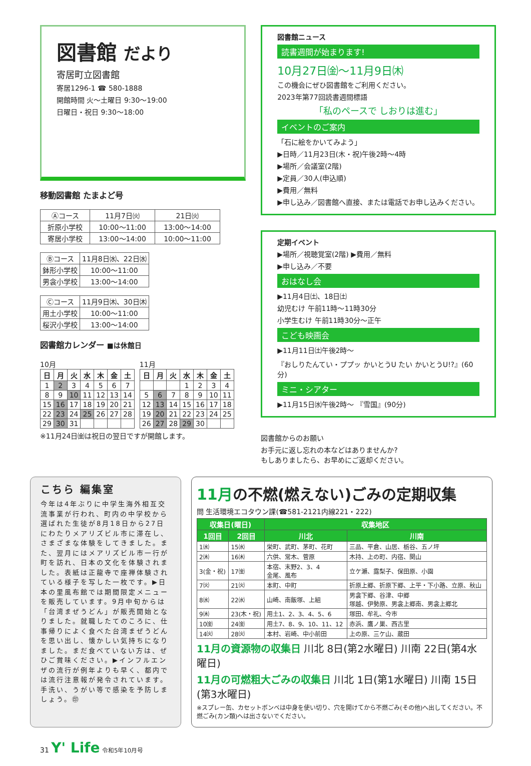図書館 だより
寄居町立図書館
寄居1296-1 ☎ 580-1888
開館時間 火～土曜日 9:30～19:00
日曜日・祝日 9:30～18:00
移動図書館 たまよど号
| Ⓐコース | 11月7日㈫ | 21日㈫ |
| 折原小学校 | 10:00～11:00 | 13:00～14:00 |
| 寄居小学校 | 13:00～14:00 | 10:00～11:00 |
| Ⓑコース | 11月8日㈬、22日㈬ |
| 鉢形小学校 | 10:00～11:00 |
| 男衾小学校 | 13:00～14:00 |
| Ⓒコース | 11月9日㈭、30日㈭ |
| 用土小学校 | 10:00～11:00 |
| 桜沢小学校 | 13:00～14:00 |
図書館カレンダー ■は休館日
10月
| 日 | 月 | 火 | 水 | 木 | 金 | 土 |
| --- | --- | --- | --- | --- | --- | --- |
| 1 | 2 | 3 | 4 | 5 | 6 | 7 |
| 8 | 9 | 10 | 11 | 12 | 13 | 14 |
| 15 | 16 | 17 | 18 | 19 | 20 | 21 |
| 22 | 23 | 24 | 25 | 26 | 27 | 28 |
| 29 | 30 | 31 | | | | |
11月
| 日 | 月 | 火 | 水 | 木 | 金 | 土 |
| --- | --- | --- | --- | --- | --- | --- |
| | | | 1 | 2 | 3 | 4 |
| 5 | 6 | 7 | 8 | 9 | 10 | 11 |
| 12 | 13 | 14 | 15 | 16 | 17 | 18 |
| 19 | 20 | 21 | 22 | 23 | 24 | 25 |
| 26 | 27 | 28 | 29 | 30 | | |
※11月24日㈮は祝日の翌日ですが開館します。
図書館ニュース
読書週間が始まります!
10月27日㈮～11月9日㈭
この機会にぜひ図書館をご利用ください。
2023年第77回読書週間標語
「私のペースで しおりは進む」
イベントのご案内
「石に絵をかいてみよう」
▶日時／11月23日(木・祝)午後2時～4時
▶場所／会議室(2階)
▶定員／30人(申込順)
▶費用／無料
▶申し込み／図書館へ直接、または電話でお申し込みください。
定期イベント
▶場所／視聴覚室(2階) ▶費用／無料
▶申し込み／不要
おはなし会
▶11月4日㈯、18日㈯
幼児むけ 午前11時～11時30分
小学生むけ 午前11時30分～正午
こども映画会
▶11月11日㈯午後2時～
『おしりたんてい・ププッ かいとうU たい かいとうU!?』(60分)
ミニ・シアター
▶11月15日㈬午後2時～ 『雪国』(90分)
図書館からのお願い
お手元に返し忘れの本などはありませんか?
もしありましたら、お早めにご返却ください。
こちら 編集室
今年は4年ぶりに中学生海外相互交流事業が行われ、町内の中学校から選ばれた生徒が8月18日から27日にわたりメアリズビル市に滞在し、さまざまな体験をしてきました。また、翌月にはメアリズビル市一行が町を訪れ、日本の文化を体験されました。表紙は正龍寺で座禅体験されている様子を写した一枚です。▶日本の里風布館では期間限定メニューを販売しています。9月中旬からは「台湾まぜうどん」が販売開始となりました。就職したてのころに、仕事帰りによく食べた台湾まぜうどんを思い出し、懐かしい気持ちになりました。まだ食べていない方は、ぜひご賞味ください。▶インフルエンザの流行が例年よりも早く、都内では流行注意報が発令されています。手洗い、うがい等で感染を予防しましょう。㊞
11月の不燃(燃えない)ごみの定期収集
問 生活環境エコタウン課(☎581-2121内線221・222)
| 収集日(曜日) | | 収集地区 | |
| --- | --- | --- | --- |
| 1回目 | 2回目 | 川北 | 川南 |
| 1㈬ | 15㈬ | 栄町、武町、茅町、花町 | 三品、平倉、山居、栃谷、五ノ坪 |
| 2㈭ | 16㈭ | 六供、常木、菅原 | 木持、上の町、内宿、関山 |
| 3(金・祝) | 17㈮ | 本宿、末野2、3、4 金尾、風布 | 立ケ瀬、露梨子、保田原、小園 |
| 7㈫ | 21㈫ | 本町、中町 | 折原上郷、折原下郷、上平・下小路、立原、秋山 |
| 8㈬ | 22㈬ | 山崎、南飯塚、上組 | 男衾下郷、谷津、中郷 塚越、伊勢原、男衾上郷南、男衾上郷北 |
| 9㈭ | 23(木・祝) | 用土1、2、3、4、5、6 | 塚田、牟礼、今市 |
| 10㈮ | 24㈮ | 用土7、8、9、10、11、12 | 赤浜、鷹ノ巣、西古里 |
| 14㈫ | 28㈫ | 本村、岩崎、中小前田 | 上の原、三ケ山、蔵田 |
11月の資源物の収集日 川北 8日(第2水曜日) 川南 22日(第4水曜日)
11月の可燃粗大ごみの収集日 川北 1日(第1水曜日) 川南 15日(第3水曜日)
※スプレー缶、カセットボンベは中身を使い切り、穴を開けてから不燃ごみ(その他)へ出してください。不燃ごみ(カン類)へは出さないでください。
31 Y' Life 令和5年10月号